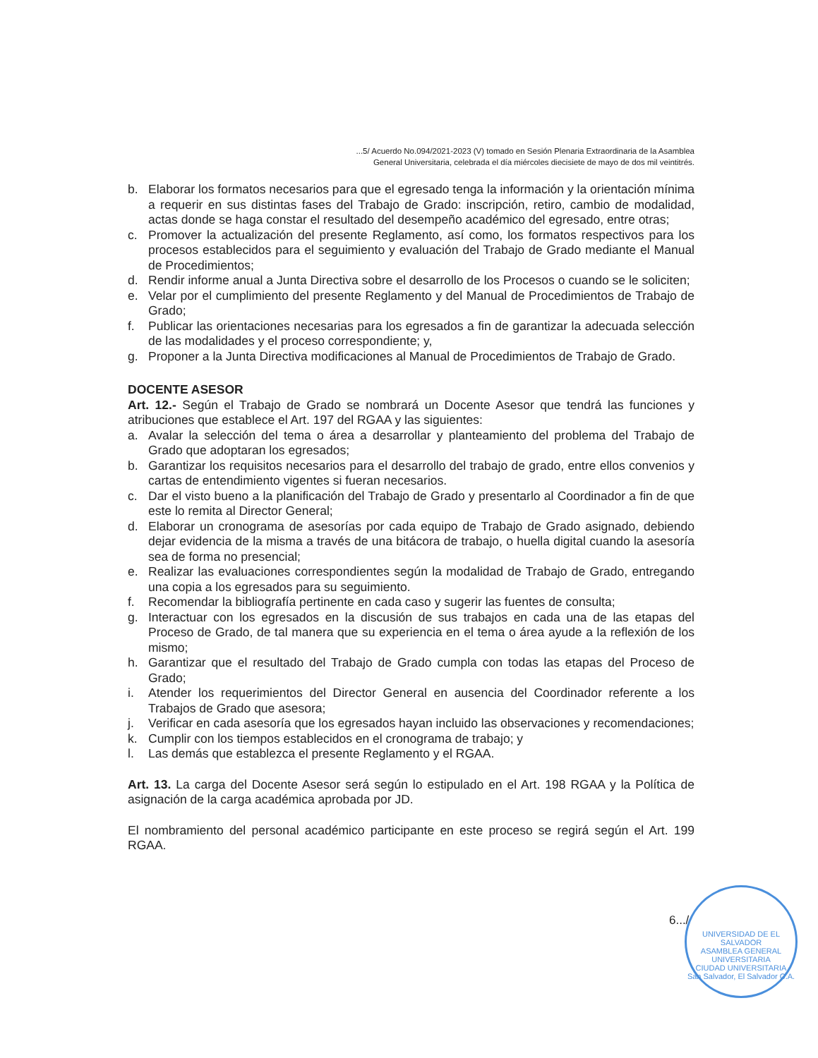...5/ Acuerdo No.094/2021-2023 (V) tomado en Sesión Plenaria Extraordinaria de la Asamblea
General Universitaria, celebrada el día miércoles diecisiete de mayo de dos mil veintitrés.
b. Elaborar los formatos necesarios para que el egresado tenga la información y la orientación mínima a requerir en sus distintas fases del Trabajo de Grado: inscripción, retiro, cambio de modalidad, actas donde se haga constar el resultado del desempeño académico del egresado, entre otras;
c. Promover la actualización del presente Reglamento, así como, los formatos respectivos para los procesos establecidos para el seguimiento y evaluación del Trabajo de Grado mediante el Manual de Procedimientos;
d. Rendir informe anual a Junta Directiva sobre el desarrollo de los Procesos o cuando se le soliciten;
e. Velar por el cumplimiento del presente Reglamento y del Manual de Procedimientos de Trabajo de Grado;
f. Publicar las orientaciones necesarias para los egresados a fin de garantizar la adecuada selección de las modalidades y el proceso correspondiente; y,
g. Proponer a la Junta Directiva modificaciones al Manual de Procedimientos de Trabajo de Grado.
DOCENTE ASESOR
Art. 12.- Según el Trabajo de Grado se nombrará un Docente Asesor que tendrá las funciones y atribuciones que establece el Art. 197 del RGAA y las siguientes:
a. Avalar la selección del tema o área a desarrollar y planteamiento del problema del Trabajo de Grado que adoptaran los egresados;
b. Garantizar los requisitos necesarios para el desarrollo del trabajo de grado, entre ellos convenios y cartas de entendimiento vigentes si fueran necesarios.
c. Dar el visto bueno a la planificación del Trabajo de Grado y presentarlo al Coordinador a fin de que este lo remita al Director General;
d. Elaborar un cronograma de asesorías por cada equipo de Trabajo de Grado asignado, debiendo dejar evidencia de la misma a través de una bitácora de trabajo, o huella digital cuando la asesoría sea de forma no presencial;
e. Realizar las evaluaciones correspondientes según la modalidad de Trabajo de Grado, entregando una copia a los egresados para su seguimiento.
f. Recomendar la bibliografía pertinente en cada caso y sugerir las fuentes de consulta;
g. Interactuar con los egresados en la discusión de sus trabajos en cada una de las etapas del Proceso de Grado, de tal manera que su experiencia en el tema o área ayude a la reflexión de los mismo;
h. Garantizar que el resultado del Trabajo de Grado cumpla con todas las etapas del Proceso de Grado;
i. Atender los requerimientos del Director General en ausencia del Coordinador referente a los Trabajos de Grado que asesora;
j. Verificar en cada asesoría que los egresados hayan incluido las observaciones y recomendaciones;
k. Cumplir con los tiempos establecidos en el cronograma de trabajo; y
l. Las demás que establezca el presente Reglamento y el RGAA.
Art. 13. La carga del Docente Asesor será según lo estipulado en el Art. 198 RGAA y la Política de asignación de la carga académica aprobada por JD.
El nombramiento del personal académico participante en este proceso se regirá según el Art. 199 RGAA.
6.../
UNIVERSIDAD DE EL SALVADOR
ASAMBLEA GENERAL UNIVERSITARIA
CIUDAD UNIVERSITARIA
San Salvador, El Salvador C.A.